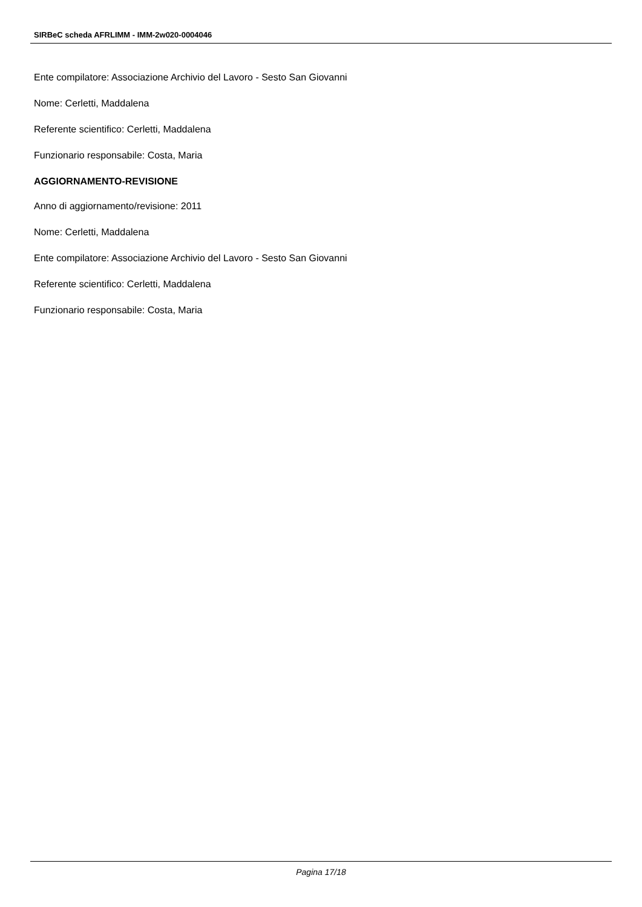SIRBeC scheda AFRLIMM - IMM-2w020-0004046
Ente compilatore: Associazione Archivio del Lavoro - Sesto San Giovanni
Nome: Cerletti, Maddalena
Referente scientifico: Cerletti, Maddalena
Funzionario responsabile: Costa, Maria
AGGIORNAMENTO-REVISIONE
Anno di aggiornamento/revisione: 2011
Nome: Cerletti, Maddalena
Ente compilatore: Associazione Archivio del Lavoro - Sesto San Giovanni
Referente scientifico: Cerletti, Maddalena
Funzionario responsabile: Costa, Maria
Pagina 17/18